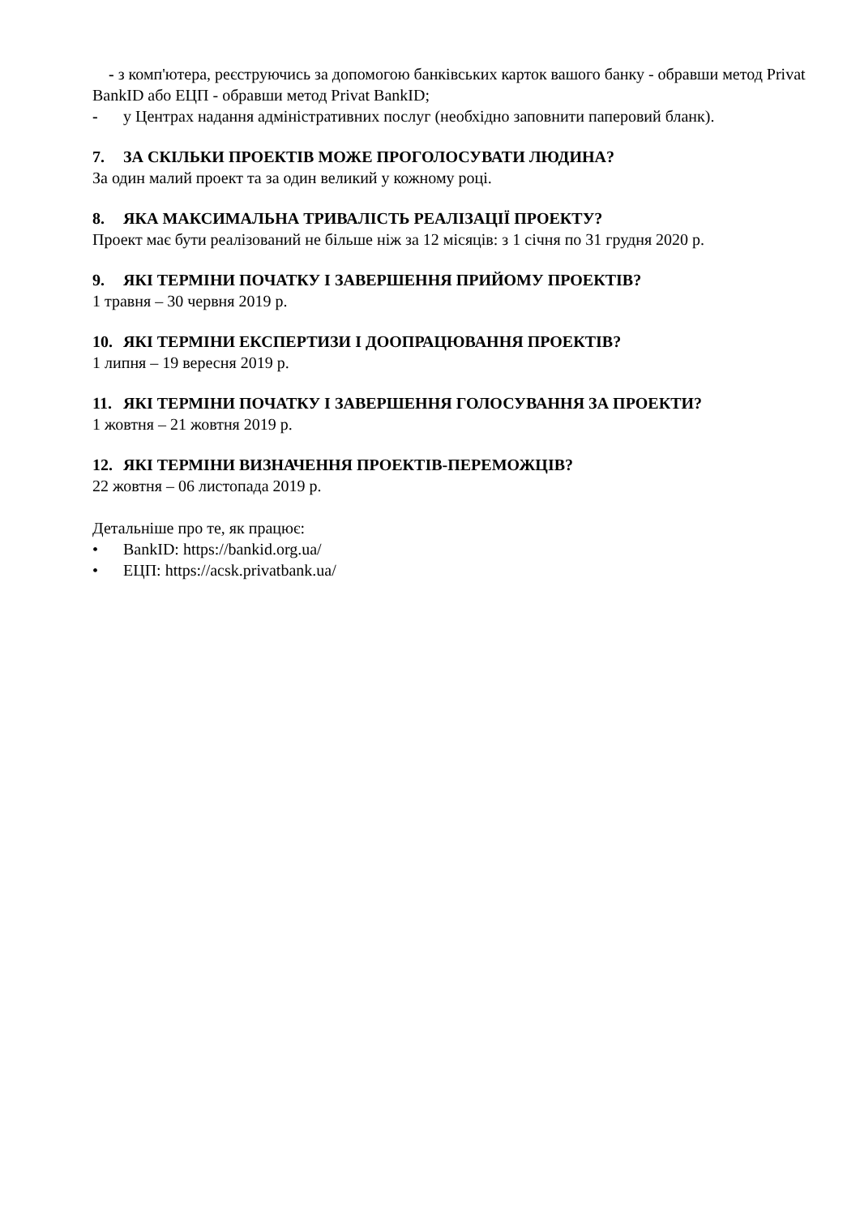- з комп'ютера, реєструючись за допомогою банківських карток вашого банку - обравши метод Privat BankID або ЕЦП - обравши метод Privat BankID;
- у Центрах надання адміністративних послуг (необхідно заповнити паперовий бланк).
7. ЗА СКІЛЬКИ ПРОЕКТІВ МОЖЕ ПРОГОЛОСУВАТИ ЛЮДИНА?
За один малий проект та за один великий у кожному році.
8. ЯКА МАКСИМАЛЬНА ТРИВАЛІСТЬ РЕАЛІЗАЦІЇ ПРОЕКТУ?
Проект має бути реалізований не більше ніж за 12 місяців: з 1 січня по 31 грудня 2020 р.
9. ЯКІ ТЕРМІНИ ПОЧАТКУ І ЗАВЕРШЕННЯ ПРИЙОМУ ПРОЕКТІВ?
1 травня – 30 червня 2019 р.
10. ЯКІ ТЕРМІНИ ЕКСПЕРТИЗИ І ДООПРАЦЮВАННЯ ПРОЕКТІВ?
1 липня – 19 вересня 2019 р.
11. ЯКІ ТЕРМІНИ ПОЧАТКУ І ЗАВЕРШЕННЯ ГОЛОСУВАННЯ ЗА ПРОЕКТИ?
1 жовтня – 21 жовтня 2019 р.
12. ЯКІ ТЕРМІНИ ВИЗНАЧЕННЯ ПРОЕКТІВ-ПЕРЕМОЖЦІВ?
22 жовтня – 06 листопада 2019 р.
Детальніше про те, як працює:
• BankID: https://bankid.org.ua/
• ЕЦП: https://acsk.privatbank.ua/